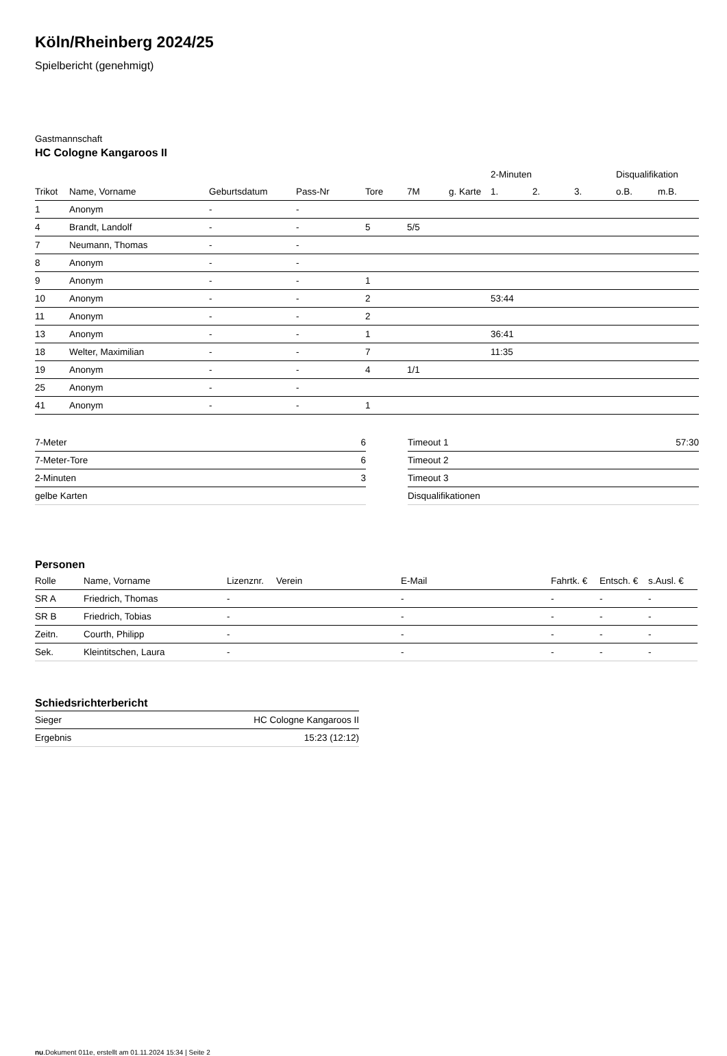Köln/Rheinberg 2024/25
Spielbericht (genehmigt)
Gastmannschaft
HC Cologne Kangaroos II
| | | | | | | | 2-Minuten | | | Disqualifikation | |
| --- | --- | --- | --- | --- | --- | --- | --- | --- | --- | --- | --- |
| Trikot | Name, Vorname | Geburtsdatum | Pass-Nr | Tore | 7M | g. Karte | 1. | 2. | 3. | o.B. | m.B. |
| 1 | Anonym | - | - | | | | | | | | |
| 4 | Brandt, Landolf | - | - | 5 | 5/5 | | | | | | |
| 7 | Neumann, Thomas | - | - | | | | | | | | |
| 8 | Anonym | - | - | | | | | | | | |
| 9 | Anonym | - | - | 1 | | | | | | | |
| 10 | Anonym | - | - | 2 | | | 53:44 | | | | |
| 11 | Anonym | - | - | 2 | | | | | | | |
| 13 | Anonym | - | - | 1 | | | 36:41 | | | | |
| 18 | Welter, Maximilian | - | - | 7 | | | 11:35 | | | | |
| 19 | Anonym | - | - | 4 | 1/1 | | | | | | |
| 25 | Anonym | - | - | | | | | | | | |
| 41 | Anonym | - | - | 1 | | | | | | | |
| 7-Meter | 6 |
| 7-Meter-Tore | 6 |
| 2-Minuten | 3 |
| gelbe Karten | |
| Timeout 1 | 57:30 |
| Timeout 2 | |
| Timeout 3 | |
| Disqualifikationen | |
Personen
| Rolle | Name, Vorname | Lizenznr. | Verein | E-Mail | Fahrtk. € | Entsch. € | s.Ausl. € |
| --- | --- | --- | --- | --- | --- | --- | --- |
| SR A | Friedrich, Thomas | - | | - | - | - | - |
| SR B | Friedrich, Tobias | - | | - | - | - | - |
| Zeitn. | Courth, Philipp | - | | - | - | - | - |
| Sek. | Kleintitschen, Laura | - | | - | - | - | - |
Schiedsrichterbericht
| Sieger | HC Cologne Kangaroos II |
| Ergebnis | 15:23 (12:12) |
nu.Dokument 011e, erstellt am 01.11.2024 15:34 | Seite 2